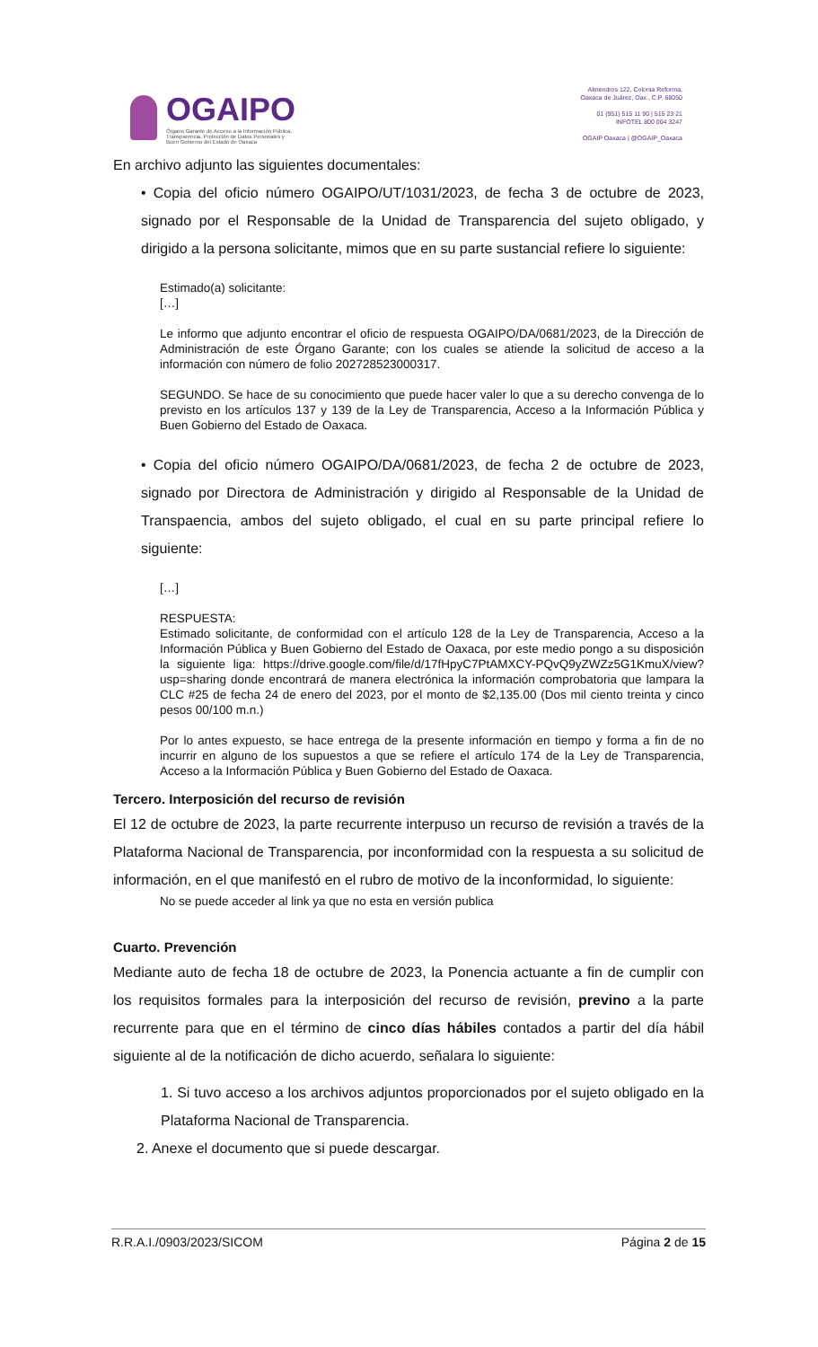OGAIPO
Órgano Garante de Acceso a la Información Pública,
Transparencia, Protección de Datos Personales y
Buen Gobierno del Estado de Oaxaca
Almendros 122, Colonia Reforma,
Oaxaca de Juárez, Oax., C.P. 68050
01 (951) 515 11 90 | 515 23 21
INFOTEL 800 004 3247
OGAIP Oaxaca | @OGAIP_Oaxaca
En archivo adjunto las siguientes documentales:
• Copia del oficio número OGAIPO/UT/1031/2023, de fecha 3 de octubre de 2023, signado por el Responsable de la Unidad de Transparencia del sujeto obligado, y dirigido a la persona solicitante, mimos que en su parte sustancial refiere lo siguiente:
Estimado(a) solicitante:
[…]
Le informo que adjunto encontrar el oficio de respuesta OGAIPO/DA/0681/2023, de la Dirección de Administración de este Órgano Garante; con los cuales se atiende la solicitud de acceso a la información con número de folio 202728523000317.
SEGUNDO. Se hace de su conocimiento que puede hacer valer lo que a su derecho convenga de lo previsto en los artículos 137 y 139 de la Ley de Transparencia, Acceso a la Información Pública y Buen Gobierno del Estado de Oaxaca.
• Copia del oficio número OGAIPO/DA/0681/2023, de fecha 2 de octubre de 2023, signado por Directora de Administración y dirigido al Responsable de la Unidad de Transpaencia, ambos del sujeto obligado, el cual en su parte principal refiere lo siguiente:
[…]
RESPUESTA:
Estimado solicitante, de conformidad con el artículo 128 de la Ley de Transparencia, Acceso a la Información Pública y Buen Gobierno del Estado de Oaxaca, por este medio pongo a su disposición la siguiente liga: https://drive.google.com/file/d/17fHpyC7PtAMXCY-PQvQ9yZWZz5G1KmuX/view?usp=sharing donde encontrará de manera electrónica la información comprobatoria que lampara la CLC #25 de fecha 24 de enero del 2023, por el monto de $2,135.00 (Dos mil ciento treinta y cinco pesos 00/100 m.n.)
Por lo antes expuesto, se hace entrega de la presente información en tiempo y forma a fin de no incurrir en alguno de los supuestos a que se refiere el artículo 174 de la Ley de Transparencia, Acceso a la Información Pública y Buen Gobierno del Estado de Oaxaca.
Tercero. Interposición del recurso de revisión
El 12 de octubre de 2023, la parte recurrente interpuso un recurso de revisión a través de la Plataforma Nacional de Transparencia, por inconformidad con la respuesta a su solicitud de información, en el que manifestó en el rubro de motivo de la inconformidad, lo siguiente:
No se puede acceder al link ya que no esta en versión publica
Cuarto. Prevención
Mediante auto de fecha 18 de octubre de 2023, la Ponencia actuante a fin de cumplir con los requisitos formales para la interposición del recurso de revisión, previno a la parte recurrente para que en el término de cinco días hábiles contados a partir del día hábil siguiente al de la notificación de dicho acuerdo, señalara lo siguiente:
1. Si tuvo acceso a los archivos adjuntos proporcionados por el sujeto obligado en la Plataforma Nacional de Transparencia.
2. Anexe el documento que si puede descargar.
R.R.A.I./0903/2023/SICOM Página 2 de 15